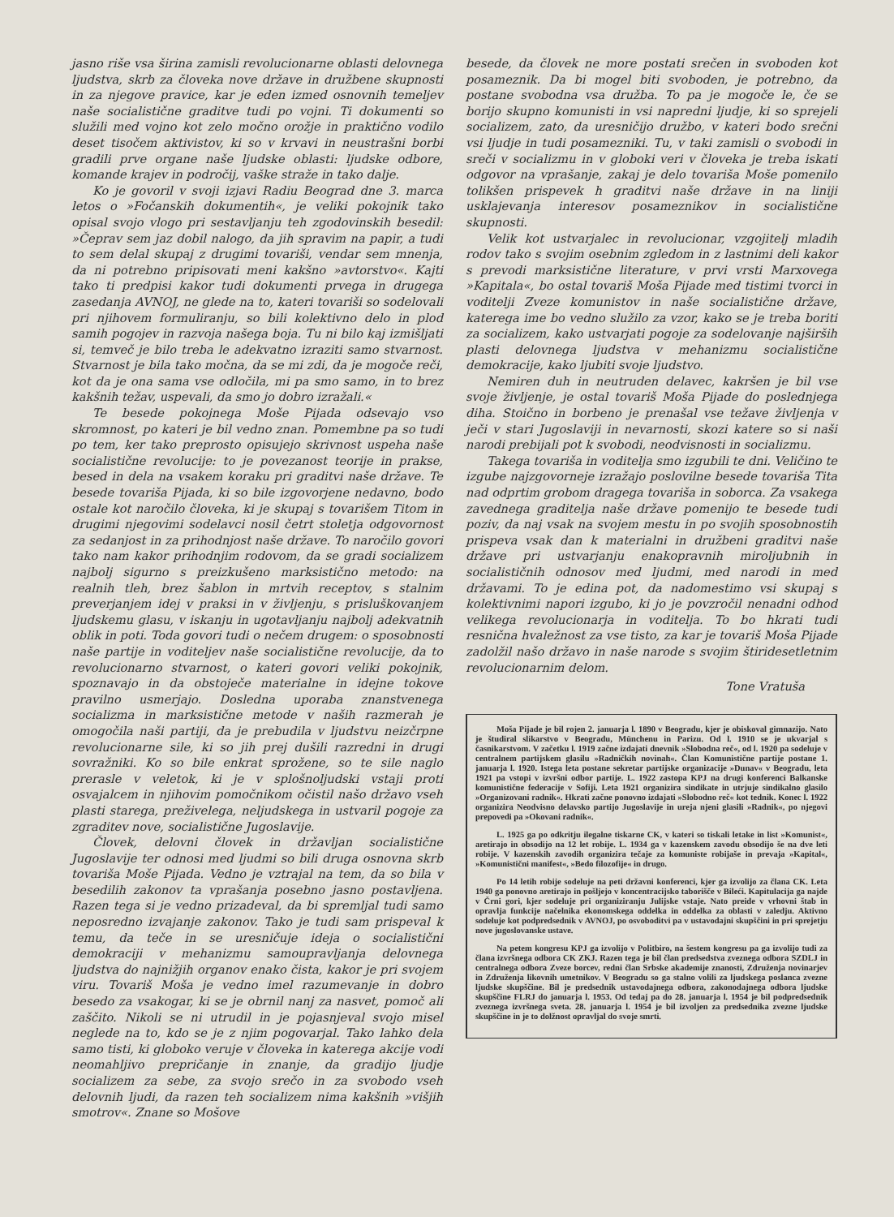jasno riše vsa širina zamisli revolucionarne oblasti delovnega ljudstva, skrb za človeka nove države in družbene skupnosti in za njegove pravice, kar je eden izmed osnovnih temeljev naše socialistične graditve tudi po vojni. Ti dokumenti so služili med vojno kot zelo močno orožje in praktično vodilo deset tisočem aktivistov, ki so v krvavi in neustrašni borbi gradili prve organe naše ljudske oblasti: ljudske odbore, komande krajev in področij, vaške straže in tako dalje.
Ko je govoril v svoji izjavi Radiu Beograd dne 3. marca letos o »Fočanskih dokumentih«, je veliki pokojnik tako opisal svojo vlogo pri sestavljanju teh zgodovinskih besedil: »Čeprav sem jaz dobil nalogo, da jih spravim na papir, a tudi to sem delal skupaj z drugimi tovariši, vendar sem mnenja, da ni potrebno pripisovati meni kakšno »avtorstvo«. Kajti tako ti predpisi kakor tudi dokumenti prvega in drugega zasedanja AVNOJ, ne glede na to, kateri tovariši so sodelovali pri njihovem formuliranju, so bili kolektivno delo in plod samih pogojev in razvoja našega boja. Tu ni bilo kaj izmišljati si, temveč je bilo treba le adekvatno izraziti samo stvarnost. Stvarnost je bila tako močna, da se mi zdi, da je mogoče reči, kot da je ona sama vse odločila, mi pa smo samo, in to brez kakšnih težav, uspevali, da smo jo dobro izražali.«
Te besede pokojnega Moše Pijada odsevajo vso skromnost, po kateri je bil vedno znan. Pomembne pa so tudi po tem, ker tako preprosto opisujejo skrivnost uspeha naše socialistične revolucije: to je povezanost teorije in prakse, besed in dela na vsakem koraku pri graditvi naše države. Te besede tovariša Pijada, ki so bile izgovorjene nedavno, bodo ostale kot naročilo človeka, ki je skupaj s tovarišem Titom in drugimi njegovimi sodelavci nosil četrt stoletja odgovornost za sedanjost in za prihodnjost naše države. To naročilo govori tako nam kakor prihodnjim rodovom, da se gradi socializem najbolj sigurno s preizkušeno marksistično metodo: na realnih tleh, brez šablon in mrtvih receptov, s stalnim preverjanjem idej v praksi in v življenju, s prisluškovanjem ljudskemu glasu, v iskanju in ugotavljanju najbolj adekvatnih oblik in poti. Toda govori tudi o nečem drugem: o sposobnosti naše partije in voditeljev naše socialistične revolucije, da to revolucionarno stvarnost, o kateri govori veliki pokojnik, spoznavajo in da obstoječe materialne in idejne tokove pravilno usmerjajo. Dosledna uporaba znanstvenega socializma in marksistične metode v naših razmerah je omogočila naši partiji, da je prebudila v ljudstvu neizčrpne revolucionarne sile, ki so jih prej dušili razredni in drugi sovražniki. Ko so bile enkrat sprožene, so te sile naglo prerasle v veletok, ki je v splošnoljudski vstaji proti osvajalcem in njihovim pomočnikom očistil našo državo vseh plasti starega, preživelega, neljudskega in ustvaril pogoje za zgraditev nove, socialistične Jugoslavije.
Človek, delovni človek in državljan socialistične Jugoslavije ter odnosi med ljudmi so bili druga osnovna skrb tovariša Moše Pijada. Vedno je vztrajal na tem, da so bila v besedilih zakonov ta vprašanja posebno jasno postavljena. Razen tega si je vedno prizadeval, da bi spremljal tudi samo neposredno izvajanje zakonov. Tako je tudi sam prispeval k temu, da teče in se uresničuje ideja o socialistični demokraciji v mehanizmu samoupravljanja delovnega ljudstva do najnižjih organov enako čista, kakor je pri svojem viru. Tovariš Moša je vedno imel razumevanje in dobro besedo za vsakogar, ki se je obrnil nanj za nasvet, pomoč ali zaščito. Nikoli se ni utrudil in je pojasnjeval svojo misel neglede na to, kdo se je z njim pogovarjal. Tako lahko dela samo tisti, ki globoko veruje v človeka in katerega akcije vodi neomahljivo prepričanje in znanje, da gradijo ljudje socializem za sebe, za svojo srečo in za svobodo vseh delovnih ljudi, da razen teh socializem nima kakšnih »višjih smotrov«. Znane so Mošove
besede, da človek ne more postati srečen in svoboden kot posameznik. Da bi mogel biti svoboden, je potrebno, da postane svobodna vsa družba. To pa je mogoče le, če se borijo skupno komunisti in vsi napredni ljudje, ki so sprejeli socializem, zato, da uresničijo družbo, v kateri bodo srečni vsi ljudje in tudi posamezniki. Tu, v taki zamisli o svobodi in sreči v socializmu in v globoki veri v človeka je treba iskati odgovor na vprašanje, zakaj je delo tovariša Moše pomenilo tolikšen prispevek h graditvi naše države in na liniji usklajevanja interesov posameznikov in socialistične skupnosti.
Velik kot ustvarjalec in revolucionar, vzgojitelj mladih rodov tako s svojim osebnim zgledom in z lastnimi deli kakor s prevodi marksistične literature, v prvi vrsti Marxovega »Kapitala«, bo ostal tovariš Moša Pijade med tistimi tvorci in voditelji Zveze komunistov in naše socialistične države, katerega ime bo vedno služilo za vzor, kako se je treba boriti za socializem, kako ustvarjati pogoje za sodelovanje najširših plasti delovnega ljudstva v mehanizmu socialistične demokracije, kako ljubiti svoje ljudstvo.
Nemiren duh in neutruden delavec, kakršen je bil vse svoje življenje, je ostal tovariš Moša Pijade do poslednjega diha. Stoično in borbeno je prenašal vse težave življenja v ječi v stari Jugoslaviji in nevarnosti, skozi katere so si naši narodi prebijali pot k svobodi, neodvisnosti in socializmu.
Takega tovariša in voditelja smo izgubili te dni. Veličino te izgube najzgovorneje izražajo poslovilne besede tovariša Tita nad odprtim grobom dragega tovariša in soborca. Za vsakega zavednega graditelja naše države pomenijo te besede tudi poziv, da naj vsak na svojem mestu in po svojih sposobnostih prispeva vsak dan k materialni in družbeni graditvi naše države pri ustvarjanju enakopravnih miroljubnih in socialističnih odnosov med ljudmi, med narodi in med državami. To je edina pot, da nadomestimo vsi skupaj s kolektivnimi napori izgubo, ki jo je povzročil nenadni odhod velikega revolucionarja in voditelja. To bo hkrati tudi resnična hvaležnost za vse tisto, za kar je tovariš Moša Pijade zadolžil našo državo in naše narode s svojim štiridesetletnim revolucionarnim delom.
Tone Vratuša
Moša Pijade je bil rojen 2. januarja l. 1890 v Beogradu, kjer je obiskoval gimnazijo. Nato je študiral slikarstvo v Beogradu, Münchenu in Parizu. Od l. 1910 se je ukvarjal s časnikarstvom. V začetku l. 1919 začne izdajati dnevnik »Slobodna reč«, od l. 1920 pa sodeluje v centralnem partijskem glasilu »Radničkih novinah«. Član Komunistične partije postane 1. januarja l. 1920. Istega leta postane sekretar partijske organizacije »Dunav« v Beogradu, leta 1921 pa vstopi v izvršni odbor partije. L. 1922 zastopa KPJ na drugi konferenci Balkanske komunistične federacije v Sofiji. Leta 1921 organizira sindikate in utrjuje sindikalno glasilo »Organizovani radnik«. Hkrati začne ponovno izdajati »Slobodno reč« kot tednik. Konec l. 1922 organizira Neodvisno delavsko partijo Jugoslavije in ureja njeni glasili »Radnik«, po njegovi prepovedi pa »Okovani radnik«.
L. 1925 ga po odkritju ilegalne tiskarne CK, v kateri so tiskali letake in list »Komunist«, aretirajo in obsodijo na 12 let robije. L. 1934 ga v kazenskem zavodu obsodijo še na dve leti robije. V kazenskih zavodih organizira tečaje za komuniste robijaše in prevaja »Kapital«, »Komunistični manifest«, »Bedo filozofije« in drugo.
Po 14 letih robije sodeluje na peti državni konferenci, kjer ga izvolijo za člana CK. Leta 1940 ga ponovno aretirajo in pošljejo v koncentracijsko taborišče v Bileći. Kapitulacija ga najde v Črni gori, kjer sodeluje pri organiziranju Julijske vstaje. Nato preide v vrhovni štab in opravlja funkcije načelnika ekonomskega oddelka in oddelka za oblasti v zaledju. Aktivno sodeluje kot podpredsednik v AVNOJ, po osvoboditvi pa v ustavodajni skupščini in pri sprejetju nove jugoslovanske ustave.
Na petem kongresu KPJ ga izvolijo v Politbiro, na šestem kongresu pa ga izvolijo tudi za člana izvršnega odbora CK ZKJ. Razen tega je bil član predsedstva zveznega odbora SZDLJ in centralnega odbora Zveze borcev, redni član Srbske akademije znanosti, Združenja novinarjev in Združenja likovnih umetnikov. V Beogradu so ga stalno volili za ljudskega poslanca zvezne ljudske skupščine. Bil je predsednik ustavodajnega odbora, zakonodajnega odbora ljudske skupščine FLRJ do januarja l. 1953. Od tedaj pa do 28. januarja l. 1954 je bil podpredsednik zveznega izvršnega sveta. 28. januarja l. 1954 je bil izvoljen za predsednika zvezne ljudske skupščine in je to dolžnost opravljal do svoje smrti.